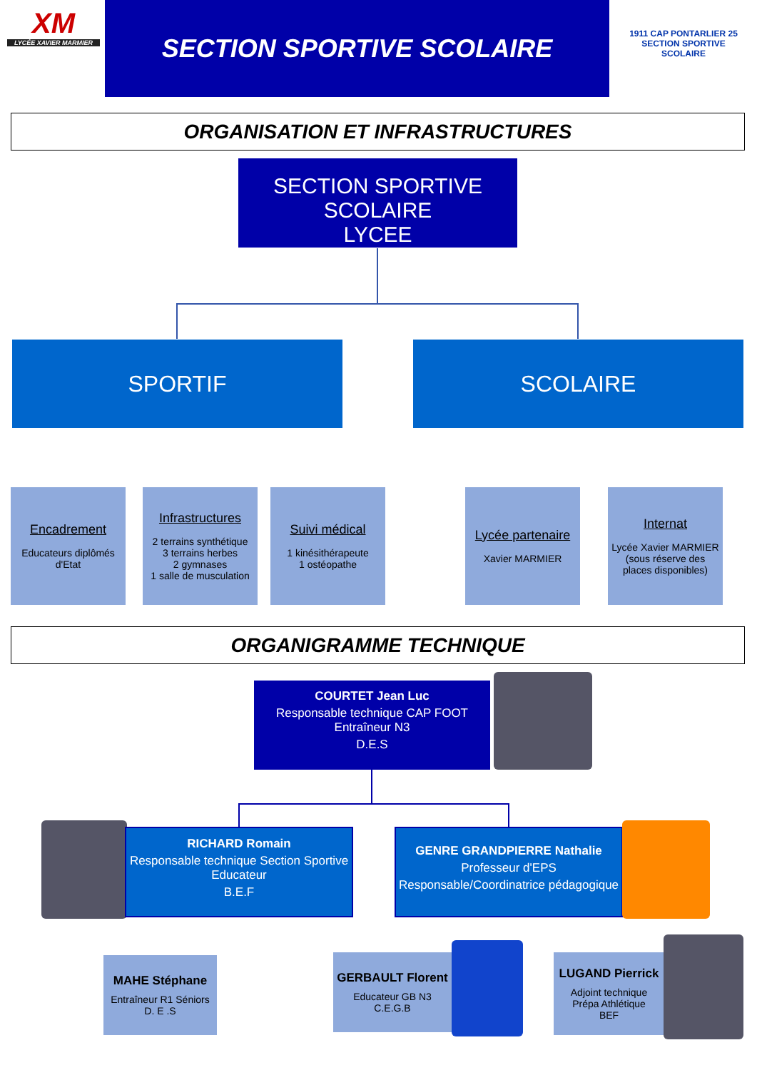XM
LYCÉE XAVIER MARMIER
SECTION SPORTIVE SCOLAIRE
1911 CAP PONTARLIER 25
SECTION SPORTIVE SCOLAIRE
ORGANISATION ET INFRASTRUCTURES
SECTION SPORTIVE SCOLAIRE
LYCEE
SPORTIF SCOLAIRE
Encadrement
Educateurs diplômés
d'Etat
Infrastructures
2 terrains synthétique
3 terrains herbes
2 gymnases
1 salle de musculation
Suivi médical
1 kinésithérapeute
1 ostéopathe
Lycée partenaire
Xavier MARMIER
Internat
Lycée Xavier MARMIER
(sous réserve des
places disponibles)
ORGANIGRAMME TECHNIQUE
COURTET Jean Luc
Responsable technique CAP FOOT
Entraîneur N3
D.E.S
RICHARD Romain
Responsable technique Section Sportive
Educateur
B.E.F
GENRE GRANDPIERRE Nathalie
Professeur d'EPS
Responsable/Coordinatrice pédagogique
MAHE Stéphane
Entraîneur R1 Séniors
D. E .S
GERBAULT Florent
Educateur GB N3
C.E.G.B
LUGAND Pierrick
Adjoint technique
Prépa Athlétique
BEF